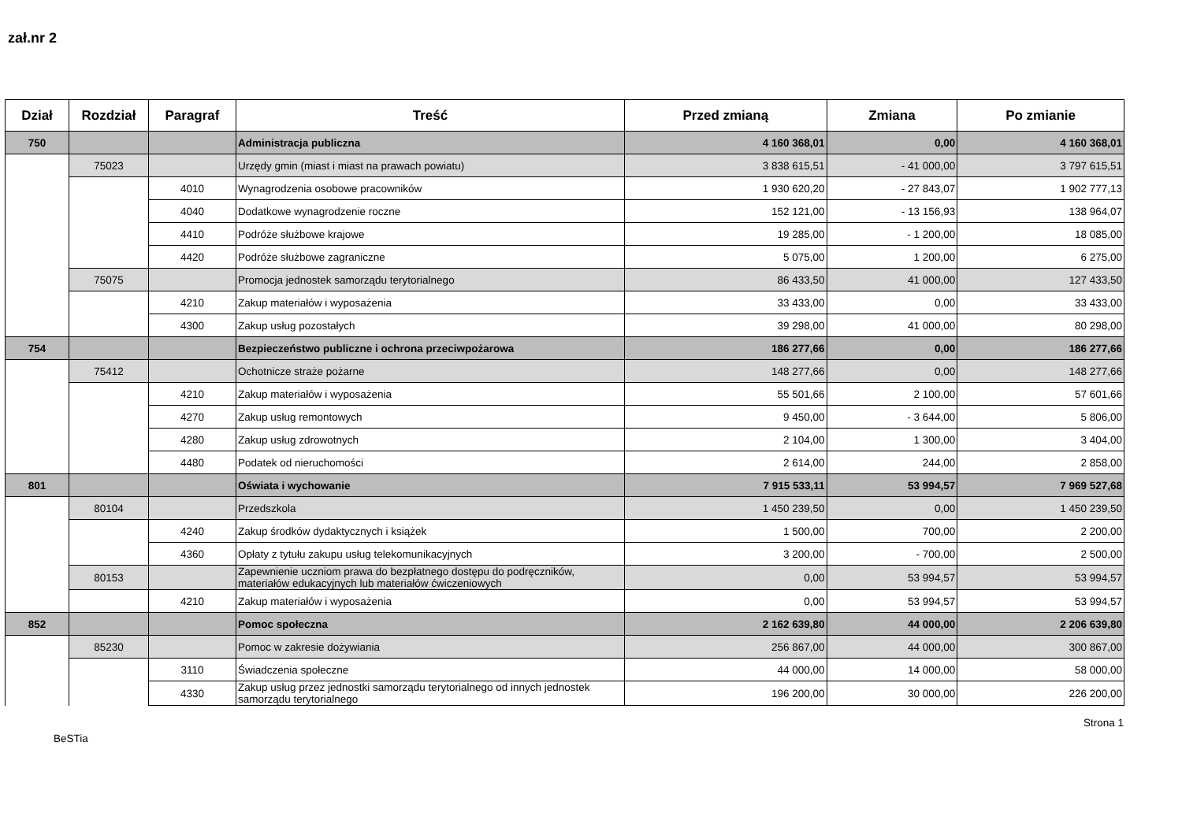zał.nr 2
| Dział | Rozdział | Paragraf | Treść | Przed zmianą | Zmiana | Po zmianie |
| --- | --- | --- | --- | --- | --- | --- |
| 750 | | | Administracja publiczna | 4 160 368,01 | 0,00 | 4 160 368,01 |
| | 75023 | | Urzędy gmin (miast i miast na prawach powiatu) | 3 838 615,51 | - 41 000,00 | 3 797 615,51 |
| | | 4010 | Wynagrodzenia osobowe pracowników | 1 930 620,20 | - 27 843,07 | 1 902 777,13 |
| | | 4040 | Dodatkowe wynagrodzenie roczne | 152 121,00 | - 13 156,93 | 138 964,07 |
| | | 4410 | Podróże służbowe krajowe | 19 285,00 | - 1 200,00 | 18 085,00 |
| | | 4420 | Podróże służbowe zagraniczne | 5 075,00 | 1 200,00 | 6 275,00 |
| | 75075 | | Promocja jednostek samorządu terytorialnego | 86 433,50 | 41 000,00 | 127 433,50 |
| | | 4210 | Zakup materiałów i wyposażenia | 33 433,00 | 0,00 | 33 433,00 |
| | | 4300 | Zakup usług pozostałych | 39 298,00 | 41 000,00 | 80 298,00 |
| 754 | | | Bezpieczeństwo publiczne i ochrona przeciwpożarowa | 186 277,66 | 0,00 | 186 277,66 |
| | 75412 | | Ochotnicze straże pożarne | 148 277,66 | 0,00 | 148 277,66 |
| | | 4210 | Zakup materiałów i wyposażenia | 55 501,66 | 2 100,00 | 57 601,66 |
| | | 4270 | Zakup usług remontowych | 9 450,00 | - 3 644,00 | 5 806,00 |
| | | 4280 | Zakup usług zdrowotnych | 2 104,00 | 1 300,00 | 3 404,00 |
| | | 4480 | Podatek od nieruchomości | 2 614,00 | 244,00 | 2 858,00 |
| 801 | | | Oświata i wychowanie | 7 915 533,11 | 53 994,57 | 7 969 527,68 |
| | 80104 | | Przedszkola | 1 450 239,50 | 0,00 | 1 450 239,50 |
| | | 4240 | Zakup środków dydaktycznych i książek | 1 500,00 | 700,00 | 2 200,00 |
| | | 4360 | Opłaty z tytułu zakupu usług telekomunikacyjnych | 3 200,00 | - 700,00 | 2 500,00 |
| | 80153 | | Zapewnienie uczniom prawa do bezpłatnego dostępu do podręczników, materiałów edukacyjnych lub materiałów ćwiczeniowych | 0,00 | 53 994,57 | 53 994,57 |
| | | 4210 | Zakup materiałów i wyposażenia | 0,00 | 53 994,57 | 53 994,57 |
| 852 | | | Pomoc społeczna | 2 162 639,80 | 44 000,00 | 2 206 639,80 |
| | 85230 | | Pomoc w zakresie dożywiania | 256 867,00 | 44 000,00 | 300 867,00 |
| | | 3110 | Świadczenia społeczne | 44 000,00 | 14 000,00 | 58 000,00 |
| | | 4330 | Zakup usług przez jednostki samorządu terytorialnego od innych jednostek samorządu terytorialnego | 196 200,00 | 30 000,00 | 226 200,00 |
BeSTia Strona 1